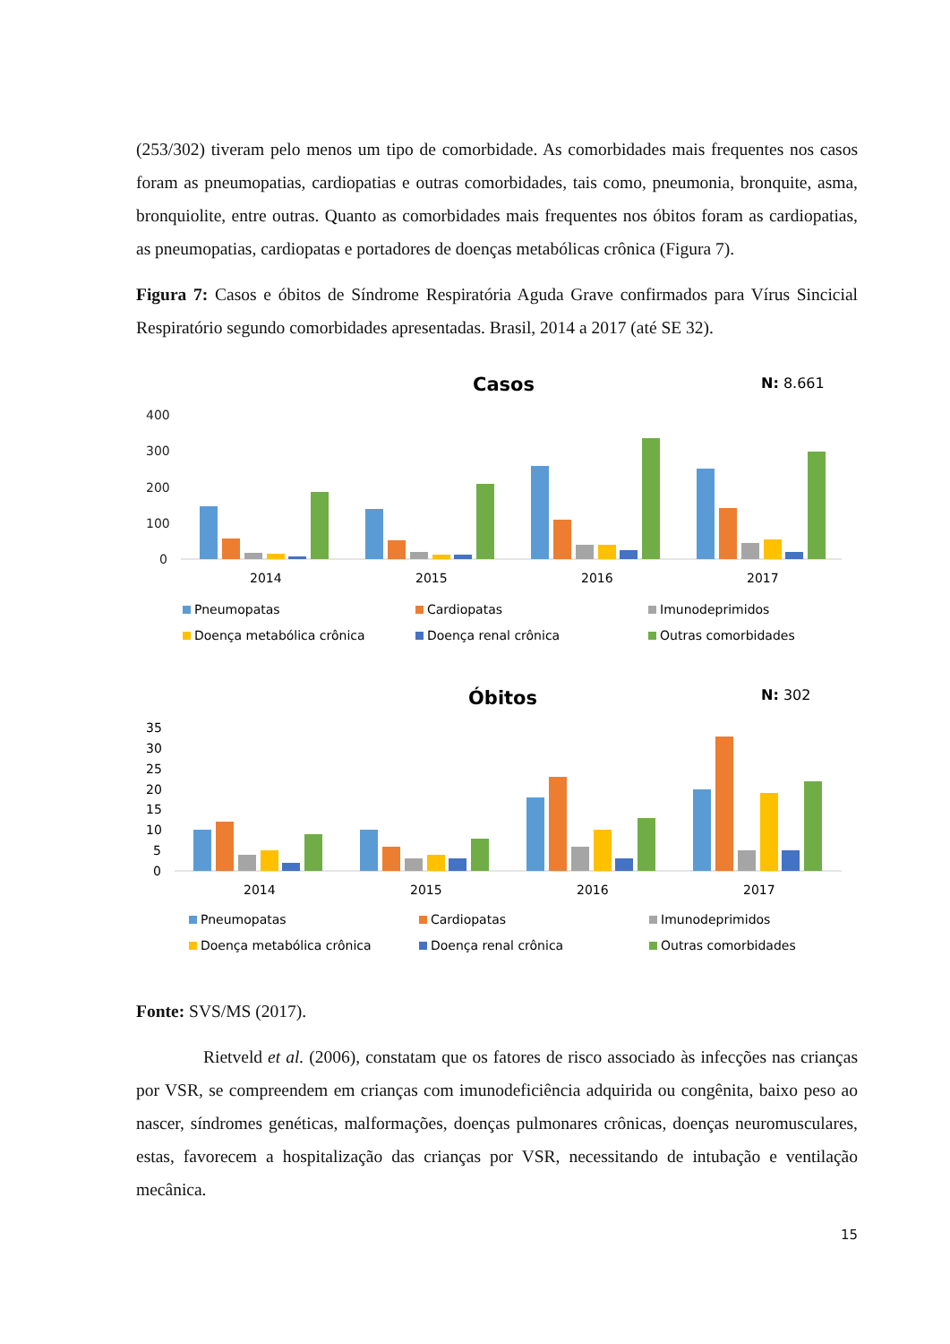(253/302) tiveram pelo menos um tipo de comorbidade. As comorbidades mais frequentes nos casos foram as pneumopatias, cardiopatias e outras comorbidades, tais como, pneumonia, bronquite, asma, bronquiolite, entre outras. Quanto as comorbidades mais frequentes nos óbitos foram as cardiopatias, as pneumopatias, cardiopatas e portadores de doenças metabólicas crônica (Figura 7).
Figura 7: Casos e óbitos de Síndrome Respiratória Aguda Grave confirmados para Vírus Sincicial Respiratório segundo comorbidades apresentadas. Brasil, 2014 a 2017 (até SE 32).
Casos
N: 8.661
400
300
200
100
0
2014
2015
2016
2017
Pneumopatas
Cardiopatas
Imunodeprimidos
Doença metabólica crônica
Doença renal crônica
Outras comorbidades
Óbitos
N: 302
35
30
25
20
15
10
5
0
2014
2015
2016
2017
Pneumopatas
Cardiopatas
Imunodeprimidos
Doença metabólica crônica
Doença renal crônica
Outras comorbidades
Fonte: SVS/MS (2017).
Rietveld et al. (2006), constatam que os fatores de risco associado às infecções nas crianças por VSR, se compreendem em crianças com imunodeficiência adquirida ou congênita, baixo peso ao nascer, síndromes genéticas, malformações, doenças pulmonares crônicas, doenças neuromusculares, estas, favorecem a hospitalização das crianças por VSR, necessitando de intubação e ventilação mecânica.
15